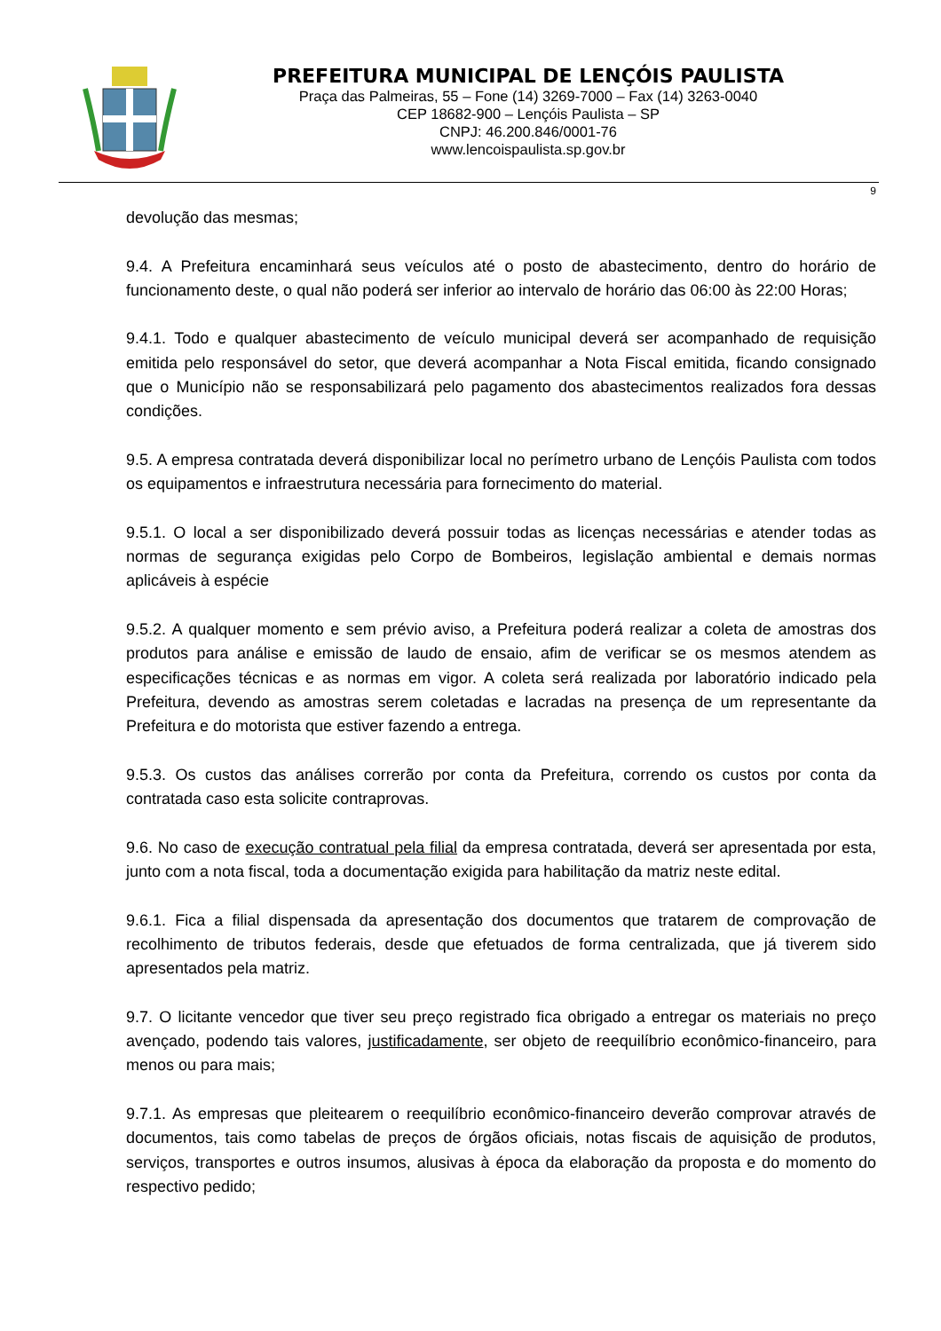PREFEITURA MUNICIPAL DE LENÇÓIS PAULISTA
Praça das Palmeiras, 55 – Fone (14) 3269-7000 – Fax (14) 3263-0040
CEP 18682-900 – Lençóis Paulista – SP
CNPJ: 46.200.846/0001-76
www.lencoispaulista.sp.gov.br
9
devolução das mesmas;
9.4. A Prefeitura encaminhará seus veículos até o posto de abastecimento, dentro do horário de funcionamento deste, o qual não poderá ser inferior ao intervalo de horário das 06:00 às 22:00 Horas;
9.4.1. Todo e qualquer abastecimento de veículo municipal deverá ser acompanhado de requisição emitida pelo responsável do setor, que deverá acompanhar a Nota Fiscal emitida, ficando consignado que o Município não se responsabilizará pelo pagamento dos abastecimentos realizados fora dessas condições.
9.5. A empresa contratada deverá disponibilizar local no perímetro urbano de Lençóis Paulista com todos os equipamentos e infraestrutura necessária para fornecimento do material.
9.5.1. O local a ser disponibilizado deverá possuir todas as licenças necessárias e atender todas as normas de segurança exigidas pelo Corpo de Bombeiros, legislação ambiental e demais normas aplicáveis à espécie
9.5.2. A qualquer momento e sem prévio aviso, a Prefeitura poderá realizar a coleta de amostras dos produtos para análise e emissão de laudo de ensaio, afim de verificar se os mesmos atendem as especificações técnicas e as normas em vigor. A coleta será realizada por laboratório indicado pela Prefeitura, devendo as amostras serem coletadas e lacradas na presença de um representante da Prefeitura e do motorista que estiver fazendo a entrega.
9.5.3. Os custos das análises correrão por conta da Prefeitura, correndo os custos por conta da contratada caso esta solicite contraprovas.
9.6. No caso de execução contratual pela filial da empresa contratada, deverá ser apresentada por esta, junto com a nota fiscal, toda a documentação exigida para habilitação da matriz neste edital.
9.6.1. Fica a filial dispensada da apresentação dos documentos que tratarem de comprovação de recolhimento de tributos federais, desde que efetuados de forma centralizada, que já tiverem sido apresentados pela matriz.
9.7. O licitante vencedor que tiver seu preço registrado fica obrigado a entregar os materiais no preço avençado, podendo tais valores, justificadamente, ser objeto de reequilíbrio econômico-financeiro, para menos ou para mais;
9.7.1. As empresas que pleitearem o reequilíbrio econômico-financeiro deverão comprovar através de documentos, tais como tabelas de preços de órgãos oficiais, notas fiscais de aquisição de produtos, serviços, transportes e outros insumos, alusivas à época da elaboração da proposta e do momento do respectivo pedido;